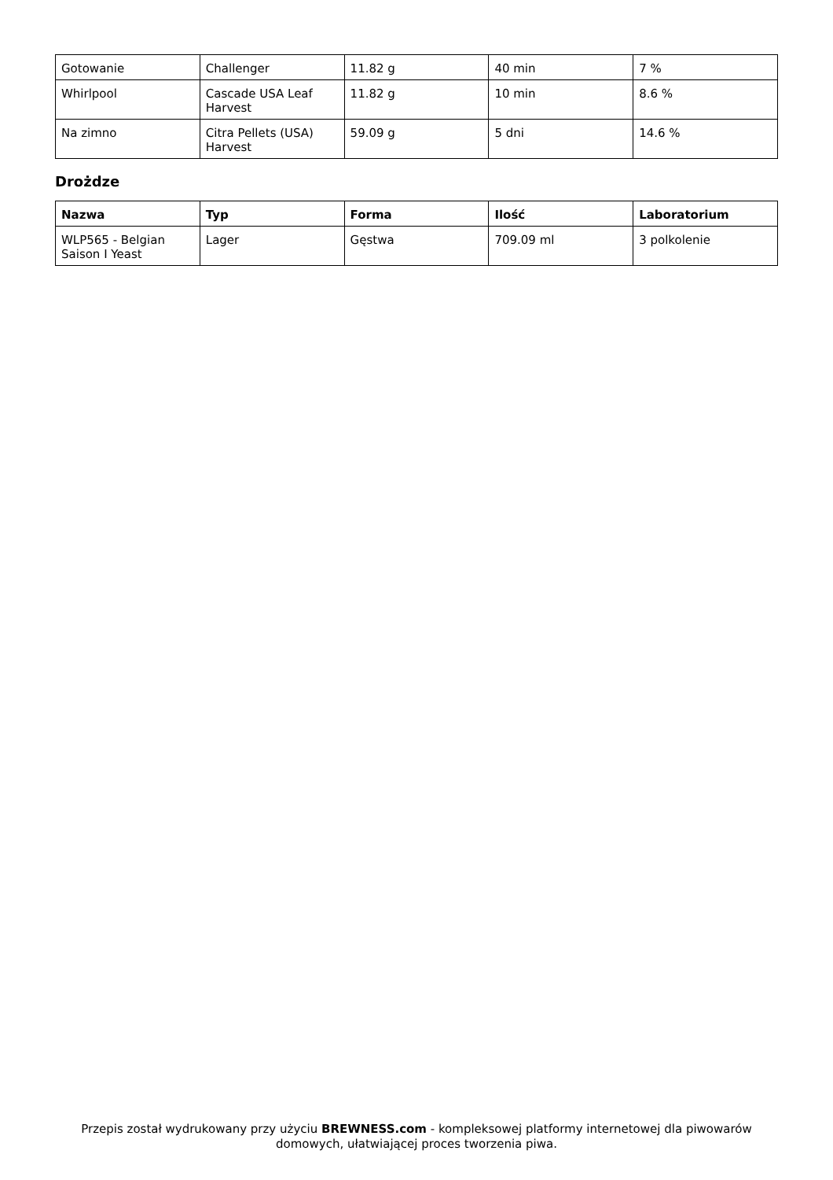| Gotowanie | Challenger | 11.82 g | 40 min | 7 % |
| Whirlpool | Cascade USA Leaf Harvest | 11.82 g | 10 min | 8.6 % |
| Na zimno | Citra Pellets (USA) Harvest | 59.09 g | 5 dni | 14.6 % |
Drożdze
| Nazwa | Typ | Forma | Ilość | Laboratorium |
| --- | --- | --- | --- | --- |
| WLP565 - Belgian Saison I Yeast | Lager | Gęstwa | 709.09 ml | 3 polkolenie |
Przepis został wydrukowany przy użyciu BREWNESS.com - kompleksowej platformy internetowej dla piwowarów domowych, ułatwiającej proces tworzenia piwa.